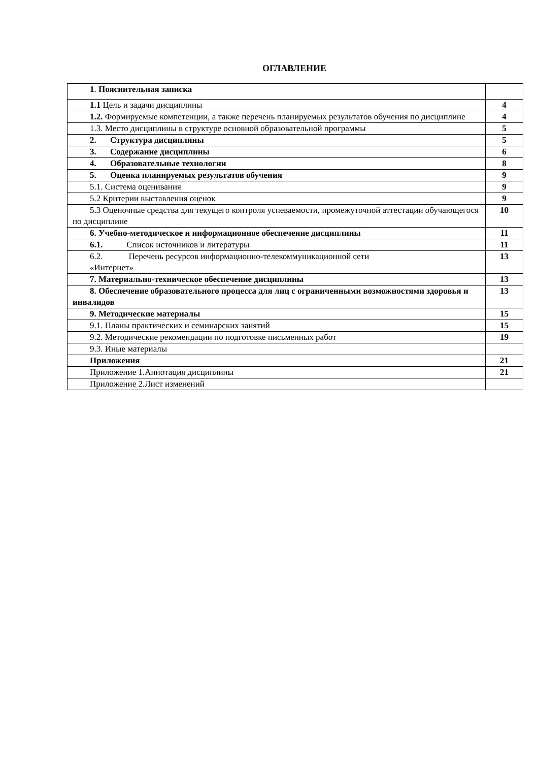ОГЛАВЛЕНИЕ
| 1 . Пояснительная записка | |
| 1.1 Цель и задачи дисциплины | 4 |
| 1.2. Формируемые компетенции, а также перечень планируемых результатов обучения по дисциплине | 4 |
| 1.3. Место дисциплины в структуре основной образовательной программы | 5 |
| 2. Структура дисциплины | 5 |
| 3. Содержание дисциплины | 6 |
| 4. Образовательные технологии | 8 |
| 5. Оценка планируемых результатов обучения | 9 |
| 5.1. Система оценивания | 9 |
| 5.2 Критерии выставления оценок | 9 |
| 5.3 Оценочные средства для текущего контроля успеваемости, промежуточной аттестации обучающегося по дисциплине | 10 |
| 6. Учебно-методическое и информационное обеспечение дисциплины | 11 |
| 6.1. Список источников и литературы | 11 |
| 6.2. Перечень ресурсов информационно-телекоммуникационной сети «Интернет» | 13 |
| 7. Материально-техническое обеспечение дисциплины | 13 |
| 8. Обеспечение образовательного процесса для лиц с ограниченными возможностями здоровья и инвалидов | 13 |
| 9. Методические материалы | 15 |
| 9.1. Планы практических и семинарских занятий | 15 |
| 9.2. Методические рекомендации по подготовке письменных работ | 19 |
| 9.3. Иные материалы | |
| Приложения | 21 |
| Приложение 1.Аннотация дисциплины | 21 |
| Приложение 2.Лист изменений | |